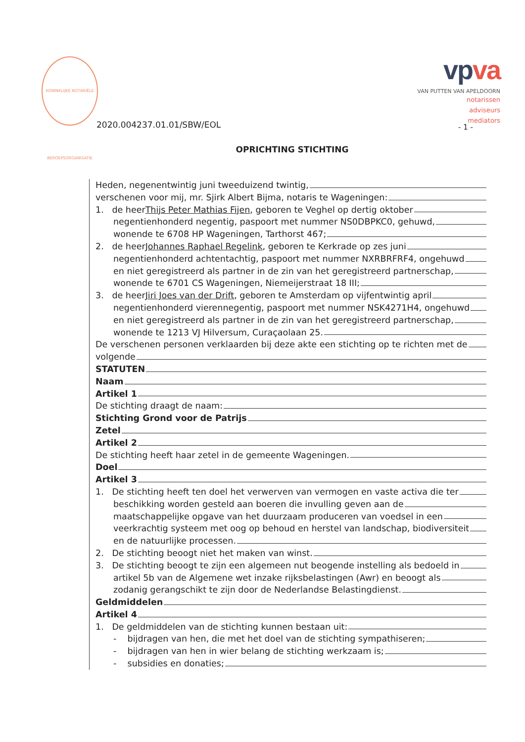KONINKLIJKE NOTARIËLE BEROEPSORGANISATIE
vpva
VAN PUTTEN VAN APELDOORN
notarissen
adviseurs
mediators
2020.004237.01.01/SBW/EOL - 1 -
OPRICHTING STICHTING
Heden, negenentwintig juni tweeduizend twintig,
verschenen voor mij, mr. Sjirk Albert Bijma, notaris te Wageningen:
1. de heer Thijs Peter Mathias Fijen, geboren te Veghel op dertig oktober
negentienhonderd negentig, paspoort met nummer NS0DBPKC0, gehuwd,
wonende te 6708 HP Wageningen, Tarthorst 467;
2. de heer Johannes Raphael Regelink, geboren te Kerkrade op zes juni
negentienhonderd achtentachtig, paspoort met nummer NXRBRFRF4, ongehuwd
en niet geregistreerd als partner in de zin van het geregistreerd partnerschap,
wonende te 6701 CS Wageningen, Niemeijerstraat 18 III;
3. de heer Jiri Joes van der Drift, geboren te Amsterdam op vijfentwintig april
negentienhonderd vierennegentig, paspoort met nummer NSK4271H4, ongehuwd
en niet geregistreerd als partner in de zin van het geregistreerd partnerschap,
wonende te 1213 VJ Hilversum, Curaçaolaan 25.
De verschenen personen verklaarden bij deze akte een stichting op te richten met de
volgende
STATUTEN
Naam
Artikel 1
De stichting draagt de naam:
Stichting Grond voor de Patrijs
Zetel
Artikel 2
De stichting heeft haar zetel in de gemeente Wageningen.
Doel
Artikel 3
1. De stichting heeft ten doel het verwerven van vermogen en vaste activa die ter
beschikking worden gesteld aan boeren die invulling geven aan de
maatschappelijke opgave van het duurzaam produceren van voedsel in een
veerkrachtig systeem met oog op behoud en herstel van landschap, biodiversiteit
en de natuurlijke processen.
2. De stichting beoogt niet het maken van winst.
3. De stichting beoogt te zijn een algemeen nut beogende instelling als bedoeld in
artikel 5b van de Algemene wet inzake rijksbelastingen (Awr) en beoogt als
zodanig gerangschikt te zijn door de Nederlandse Belastingdienst.
Geldmiddelen
Artikel 4
1. De geldmiddelen van de stichting kunnen bestaan uit:
- bijdragen van hen, die met het doel van de stichting sympathiseren;
- bijdragen van hen in wier belang de stichting werkzaam is;
- subsidies en donaties;